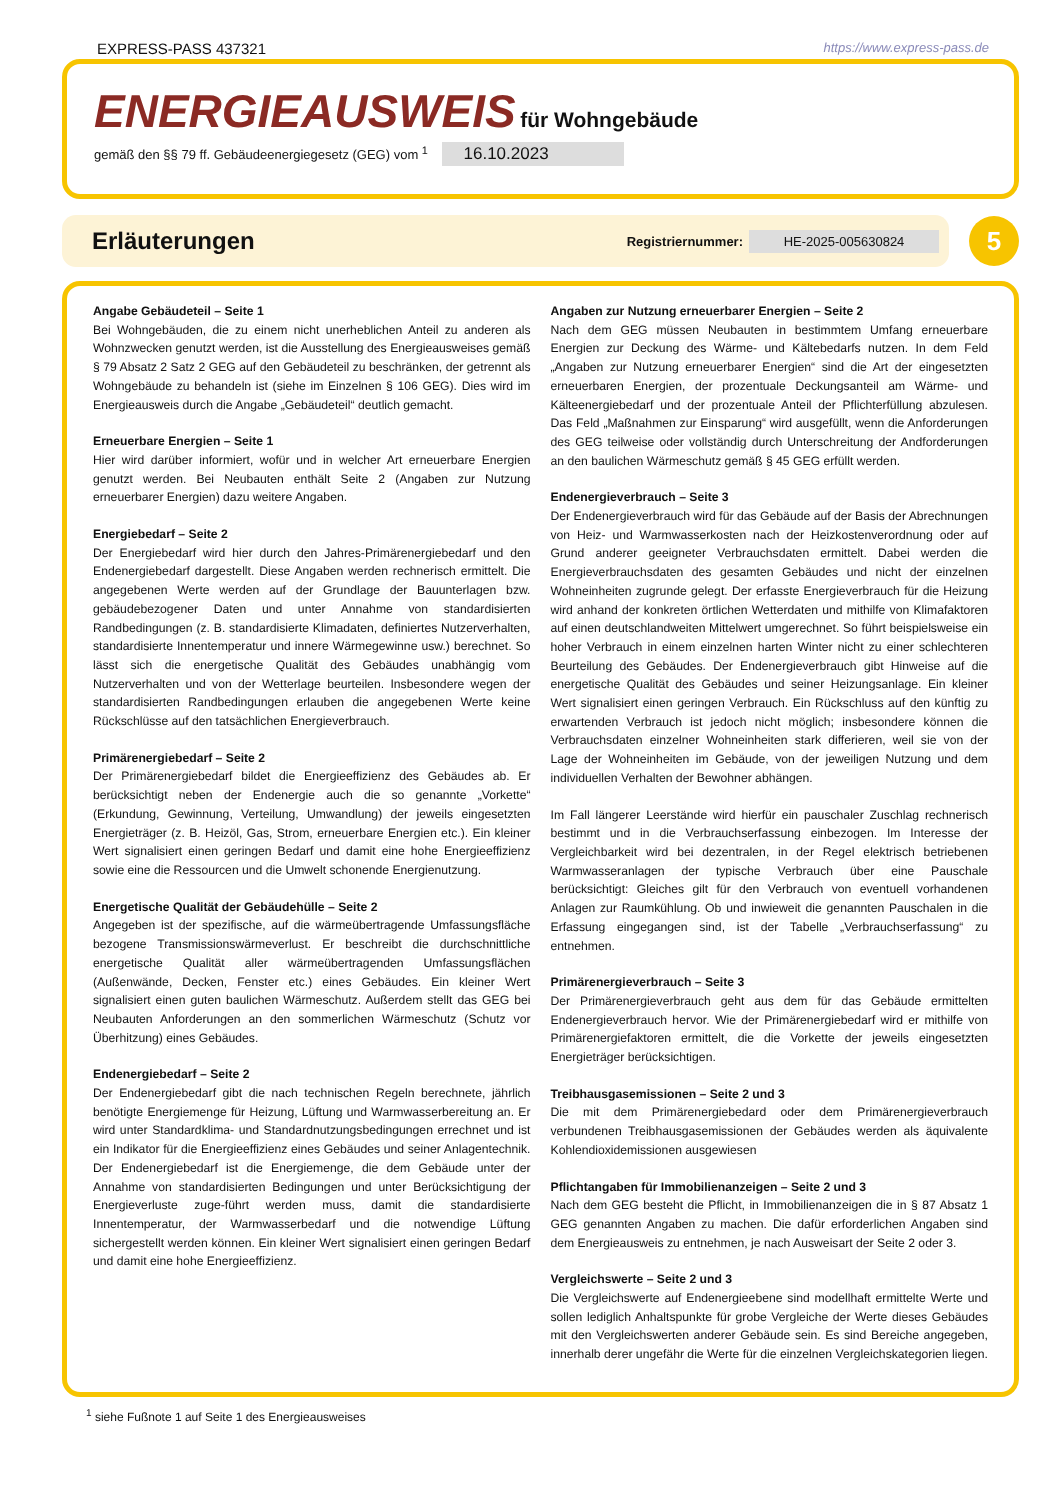EXPRESS-PASS 437321 https://www.express-pass.de
ENERGIEAUSWEIS für Wohngebäude
gemäß den §§ 79 ff. Gebäudeenergiegesetz (GEG) vom <sup>1</sup> 16.10.2023
Erläuterungen
Registriernummer: HE-2025-005630824
5
Angabe Gebäudeteil – Seite 1
Bei Wohngebäuden, die zu einem nicht unerheblichen Anteil zu anderen als Wohnzwecken genutzt werden, ist die Ausstellung des Energieausweises gemäß § 79 Absatz 2 Satz 2 GEG auf den Gebäudeteil zu beschränken, der getrennt als Wohngebäude zu behandeln ist (siehe im Einzelnen § 106 GEG). Dies wird im Energieausweis durch die Angabe „Gebäudeteil“ deutlich gemacht.
Erneuerbare Energien – Seite 1
Hier wird darüber informiert, wofür und in welcher Art erneuerbare Energien genutzt werden. Bei Neubauten enthält Seite 2 (Angaben zur Nutzung erneuerbarer Energien) dazu weitere Angaben.
Energiebedarf – Seite 2
Der Energiebedarf wird hier durch den Jahres-Primärenergiebedarf und den Endenergiebedarf dargestellt. Diese Angaben werden rechnerisch ermittelt. Die angegebenen Werte werden auf der Grundlage der Bauunterlagen bzw. gebäudebezogener Daten und unter Annahme von standardisierten Randbedingungen (z. B. standardisierte Klimadaten, definiertes Nutzerverhalten, standardisierte Innentemperatur und innere Wärmegewinne usw.) berechnet. So lässt sich die energetische Qualität des Gebäudes unabhängig vom Nutzerverhalten und von der Wetterlage beurteilen. Insbesondere wegen der standardisierten Randbedingungen erlauben die angegebenen Werte keine Rückschlüsse auf den tatsächlichen Energieverbrauch.
Primärenergiebedarf – Seite 2
Der Primärenergiebedarf bildet die Energieeffizienz des Gebäudes ab. Er berücksichtigt neben der Endenergie auch die so genannte „Vorkette“ (Erkundung, Gewinnung, Verteilung, Umwandlung) der jeweils eingesetzten Energieträger (z. B. Heizöl, Gas, Strom, erneuerbare Energien etc.). Ein kleiner Wert signalisiert einen geringen Bedarf und damit eine hohe Energieeffizienz sowie eine die Ressourcen und die Umwelt schonende Energienutzung.
Energetische Qualität der Gebäudehülle – Seite 2
Angegeben ist der spezifische, auf die wärmeübertragende Umfassungsfläche bezogene Transmissionswärmeverlust. Er beschreibt die durchschnittliche energetische Qualität aller wärmeübertragenden Umfassungsflächen (Außenwände, Decken, Fenster etc.) eines Gebäudes. Ein kleiner Wert signalisiert einen guten baulichen Wärmeschutz. Außerdem stellt das GEG bei Neubauten Anforderungen an den sommerlichen Wärmeschutz (Schutz vor Überhitzung) eines Gebäudes.
Endenergiebedarf – Seite 2
Der Endenergiebedarf gibt die nach technischen Regeln berechnete, jährlich benötigte Energiemenge für Heizung, Lüftung und Warmwasserbereitung an. Er wird unter Standardklima- und Standardnutzungsbedingungen errechnet und ist ein Indikator für die Energieeffizienz eines Gebäudes und seiner Anlagentechnik. Der Endenergiebedarf ist die Energiemenge, die dem Gebäude unter der Annahme von standardisierten Bedingungen und unter Berücksichtigung der Energieverluste zuge-führt werden muss, damit die standardisierte Innentemperatur, der Warmwasserbedarf und die notwendige Lüftung sichergestellt werden können. Ein kleiner Wert signalisiert einen geringen Bedarf und damit eine hohe Energieeffizienz.
Angaben zur Nutzung erneuerbarer Energien – Seite 2
Nach dem GEG müssen Neubauten in bestimmtem Umfang erneuerbare Energien zur Deckung des Wärme- und Kältebedarfs nutzen. In dem Feld „Angaben zur Nutzung erneuerbarer Energien“ sind die Art der eingesetzten erneuerbaren Energien, der prozentuale Deckungsanteil am Wärme- und Kälteenergiebedarf und der prozentuale Anteil der Pflichterfüllung abzulesen. Das Feld „Maßnahmen zur Einsparung“ wird ausgefüllt, wenn die Anforderungen des GEG teilweise oder vollständig durch Unterschreitung der Andforderungen an den baulichen Wärmeschutz gemäß § 45 GEG erfüllt werden.
Endenergieverbrauch – Seite 3
Der Endenergieverbrauch wird für das Gebäude auf der Basis der Abrechnungen von Heiz- und Warmwasserkosten nach der Heizkostenverordnung oder auf Grund anderer geeigneter Verbrauchsdaten ermittelt. Dabei werden die Energieverbrauchsdaten des gesamten Gebäudes und nicht der einzelnen Wohneinheiten zugrunde gelegt. Der erfasste Energieverbrauch für die Heizung wird anhand der konkreten örtlichen Wetterdaten und mithilfe von Klimafaktoren auf einen deutschlandweiten Mittelwert umgerechnet. So führt beispielsweise ein hoher Verbrauch in einem einzelnen harten Winter nicht zu einer schlechteren Beurteilung des Gebäudes. Der Endenergieverbrauch gibt Hinweise auf die energetische Qualität des Gebäudes und seiner Heizungsanlage. Ein kleiner Wert signalisiert einen geringen Verbrauch. Ein Rückschluss auf den künftig zu erwartenden Verbrauch ist jedoch nicht möglich; insbesondere können die Verbrauchsdaten einzelner Wohneinheiten stark differieren, weil sie von der Lage der Wohneinheiten im Gebäude, von der jeweiligen Nutzung und dem individuellen Verhalten der Bewohner abhängen.
Im Fall längerer Leerstände wird hierfür ein pauschaler Zuschlag rechnerisch bestimmt und in die Verbrauchserfassung einbezogen. Im Interesse der Vergleichbarkeit wird bei dezentralen, in der Regel elektrisch betriebenen Warmwasseranlagen der typische Verbrauch über eine Pauschale berücksichtigt: Gleiches gilt für den Verbrauch von eventuell vorhandenen Anlagen zur Raumkühlung. Ob und inwieweit die genannten Pauschalen in die Erfassung eingegangen sind, ist der Tabelle „Verbrauchserfassung“ zu entnehmen.
Primärenergieverbrauch – Seite 3
Der Primärenergieverbrauch geht aus dem für das Gebäude ermittelten Endenergieverbrauch hervor. Wie der Primärenergiebedarf wird er mithilfe von Primärenergiefaktoren ermittelt, die die Vorkette der jeweils eingesetzten Energieträger berücksichtigen.
Treibhausgasemissionen – Seite 2 und 3
Die mit dem Primärenergiebedard oder dem Primärenergieverbrauch verbundenen Treibhausgasemissionen der Gebäudes werden als äquivalente Kohlendioxidemissionen ausgewiesen
Pflichtangaben für Immobilienanzeigen – Seite 2 und 3
Nach dem GEG besteht die Pflicht, in Immobilienanzeigen die in § 87 Absatz 1 GEG genannten Angaben zu machen. Die dafür erforderlichen Angaben sind dem Energieausweis zu entnehmen, je nach Ausweisart der Seite 2 oder 3.
Vergleichswerte – Seite 2 und 3
Die Vergleichswerte auf Endenergieebene sind modellhaft ermittelte Werte und sollen lediglich Anhaltspunkte für grobe Vergleiche der Werte dieses Gebäudes mit den Vergleichswerten anderer Gebäude sein. Es sind Bereiche angegeben, innerhalb derer ungefähr die Werte für die einzelnen Vergleichskategorien liegen.
<sup>1</sup> siehe Fußnote 1 auf Seite 1 des Energieausweises